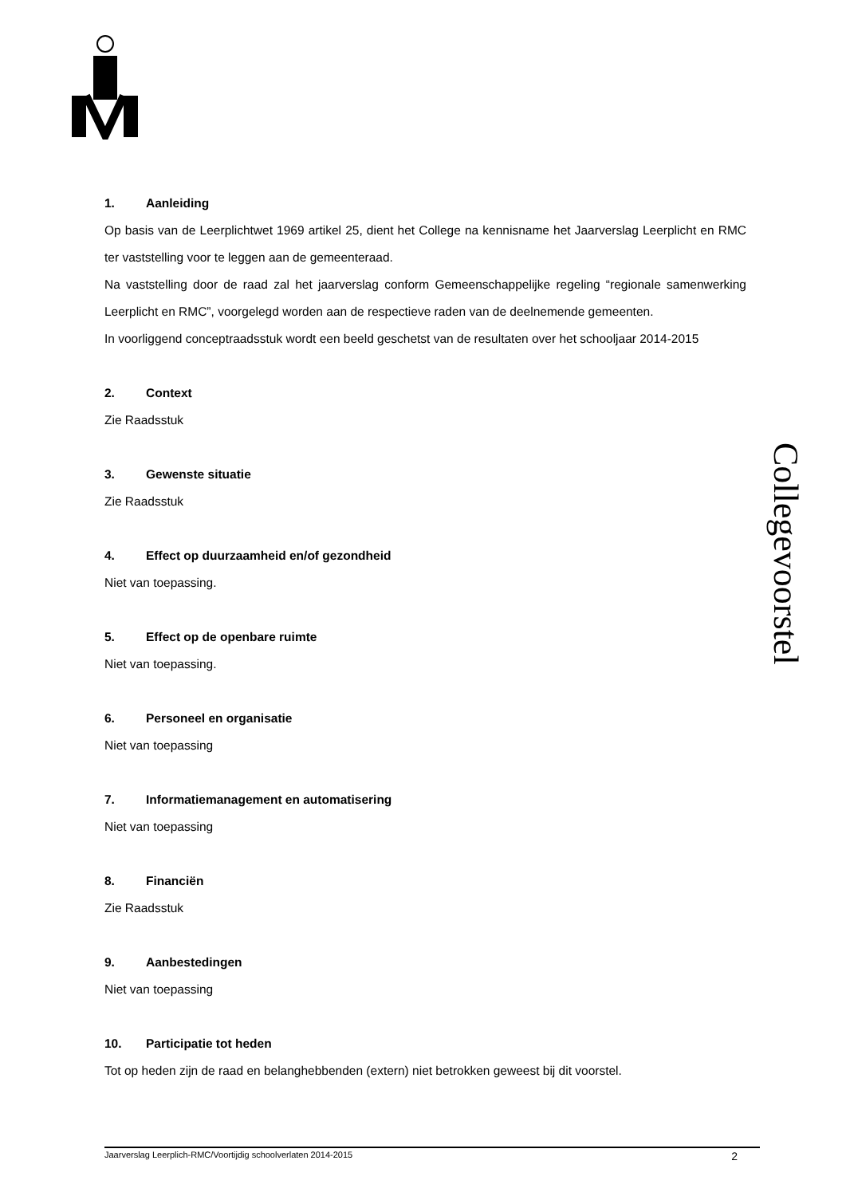1. Aanleiding
Op basis van de Leerplichtwet 1969 artikel 25, dient het College na kennisname het Jaarverslag Leerplicht en RMC ter vaststelling voor te leggen aan de gemeenteraad.
Na vaststelling door de raad zal het jaarverslag conform Gemeenschappelijke regeling “regionale samenwerking Leerplicht en RMC”, voorgelegd worden aan de respectieve raden van de deelnemende gemeenten.
In voorliggend conceptraadsstuk wordt een beeld geschetst van de resultaten over het schooljaar 2014-2015
2. Context
Zie Raadsstuk
3. Gewenste situatie
Zie Raadsstuk
4. Effect op duurzaamheid en/of gezondheid
Niet van toepassing.
5. Effect op de openbare ruimte
Niet van toepassing.
6. Personeel en organisatie
Niet van toepassing
7. Informatiemanagement en automatisering
Niet van toepassing
8. Financiën
Zie Raadsstuk
9. Aanbestedingen
Niet van toepassing
10. Participatie tot heden
Tot op heden zijn de raad en belanghebbenden (extern) niet betrokken geweest bij dit voorstel.
Collegevoorstel
Jaarverslag Leerplich-RMC/Voortijdig schoolverlaten 2014-2015 2